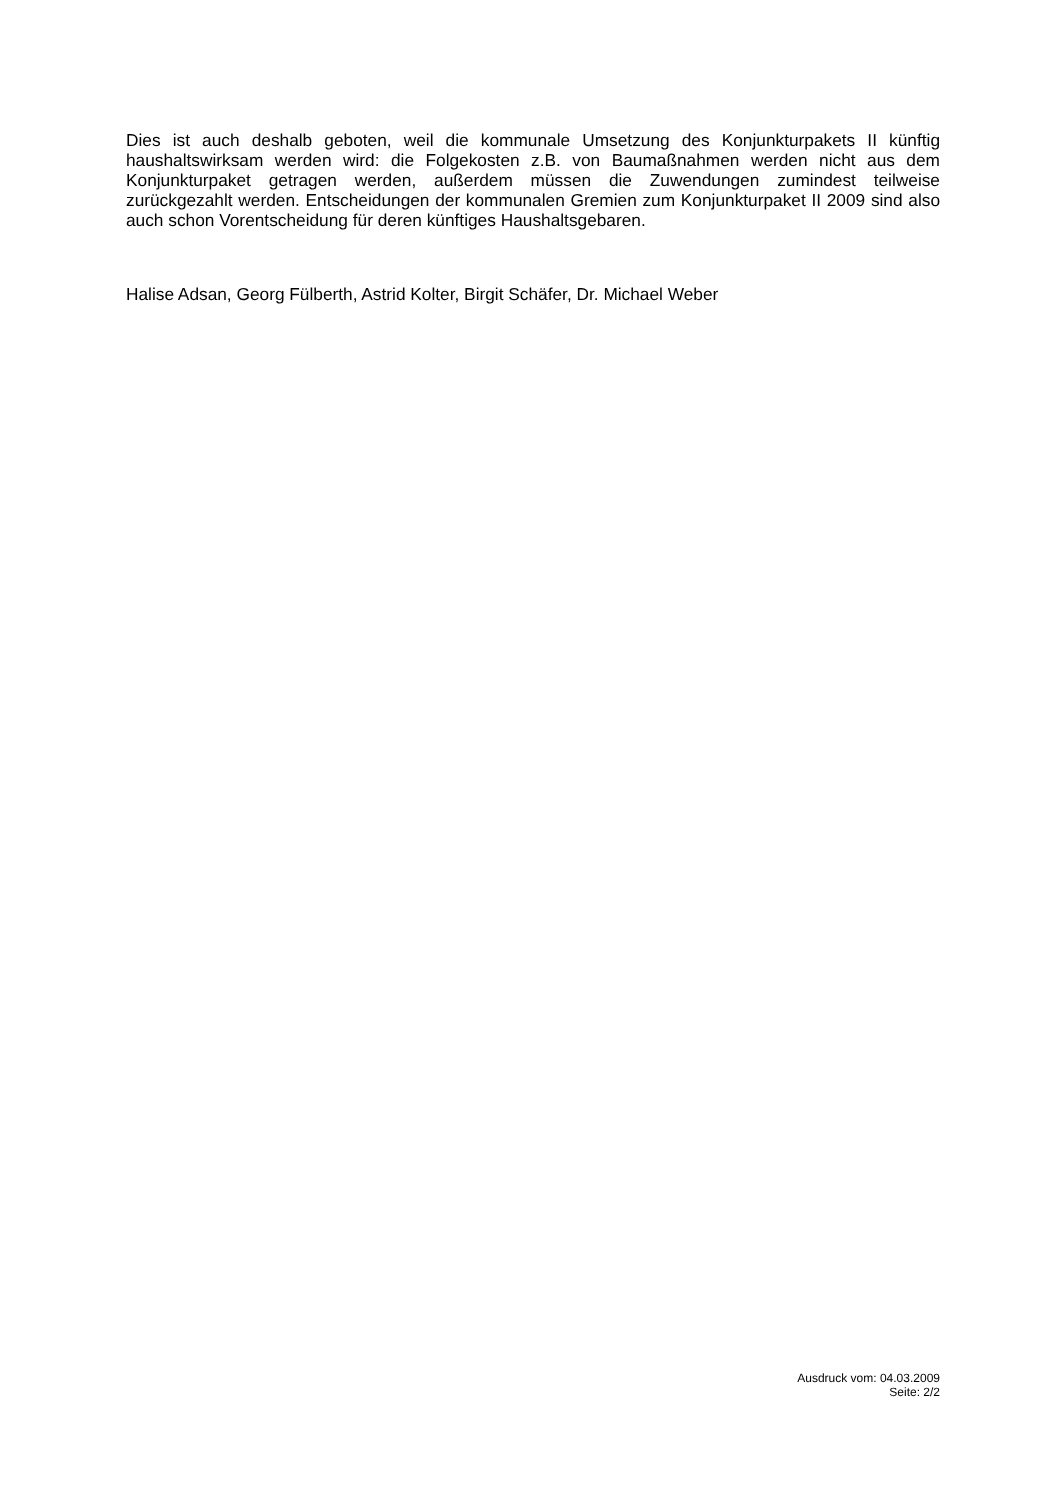Dies ist auch deshalb geboten, weil die kommunale Umsetzung des Konjunkturpakets II künftig haushaltswirksam werden wird: die Folgekosten z.B. von Baumaßnahmen werden nicht aus dem Konjunkturpaket getragen werden, außerdem müssen die Zuwendungen zumindest teilweise zurückgezahlt werden. Entscheidungen der kommunalen Gremien zum Konjunkturpaket II 2009 sind also auch schon Vorentscheidung für deren künftiges Haushaltsgebaren.
Halise Adsan, Georg Fülberth, Astrid Kolter, Birgit Schäfer, Dr. Michael Weber
Ausdruck vom: 04.03.2009
Seite: 2/2